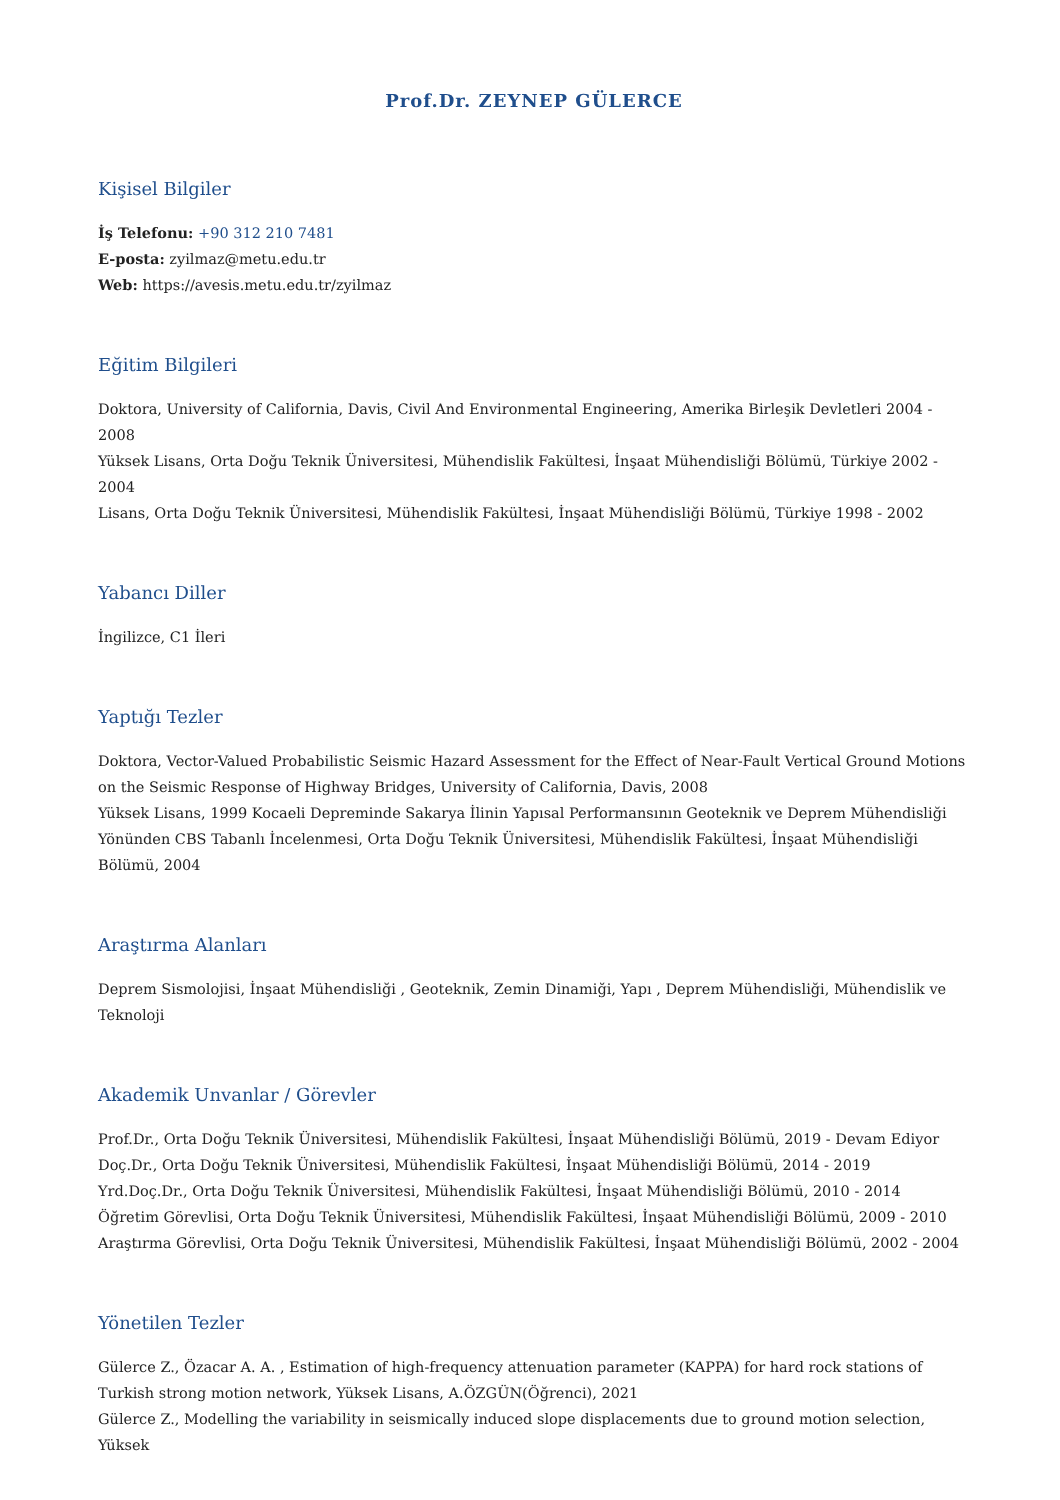Prof.Dr. ZEYNEP GÜLERCE
Kişisel Bilgiler
İş Telefonu: +90 312 210 7481
E-posta: zyilmaz@metu.edu.tr
Web: https://avesis.metu.edu.tr/zyilmaz
Eğitim Bilgileri
Doktora, University of California, Davis, Civil And Environmental Engineering, Amerika Birleşik Devletleri 2004 - 2008
Yüksek Lisans, Orta Doğu Teknik Üniversitesi, Mühendislik Fakültesi, İnşaat Mühendisliği Bölümü, Türkiye 2002 - 2004
Lisans, Orta Doğu Teknik Üniversitesi, Mühendislik Fakültesi, İnşaat Mühendisliği Bölümü, Türkiye 1998 - 2002
Yabancı Diller
İngilizce, C1 İleri
Yaptığı Tezler
Doktora, Vector-Valued Probabilistic Seismic Hazard Assessment for the Effect of Near-Fault Vertical Ground Motions on the Seismic Response of Highway Bridges, University of California, Davis, 2008
Yüksek Lisans, 1999 Kocaeli Depreminde Sakarya İlinin Yapısal Performansının Geoteknik ve Deprem Mühendisliği Yönünden CBS Tabanlı İncelenmesi, Orta Doğu Teknik Üniversitesi, Mühendislik Fakültesi, İnşaat Mühendisliği Bölümü, 2004
Araştırma Alanları
Deprem Sismolojisi, İnşaat Mühendisliği , Geoteknik, Zemin Dinamiği, Yapı , Deprem Mühendisliği, Mühendislik ve Teknoloji
Akademik Unvanlar / Görevler
Prof.Dr., Orta Doğu Teknik Üniversitesi, Mühendislik Fakültesi, İnşaat Mühendisliği Bölümü, 2019 - Devam Ediyor
Doç.Dr., Orta Doğu Teknik Üniversitesi, Mühendislik Fakültesi, İnşaat Mühendisliği Bölümü, 2014 - 2019
Yrd.Doç.Dr., Orta Doğu Teknik Üniversitesi, Mühendislik Fakültesi, İnşaat Mühendisliği Bölümü, 2010 - 2014
Öğretim Görevlisi, Orta Doğu Teknik Üniversitesi, Mühendislik Fakültesi, İnşaat Mühendisliği Bölümü, 2009 - 2010
Araştırma Görevlisi, Orta Doğu Teknik Üniversitesi, Mühendislik Fakültesi, İnşaat Mühendisliği Bölümü, 2002 - 2004
Yönetilen Tezler
Gülerce Z., Özacar A. A. , Estimation of high-frequency attenuation parameter (KAPPA) for hard rock stations of Turkish strong motion network, Yüksek Lisans, A.ÖZGÜN(Öğrenci), 2021
Gülerce Z., Modelling the variability in seismically induced slope displacements due to ground motion selection, Yüksek